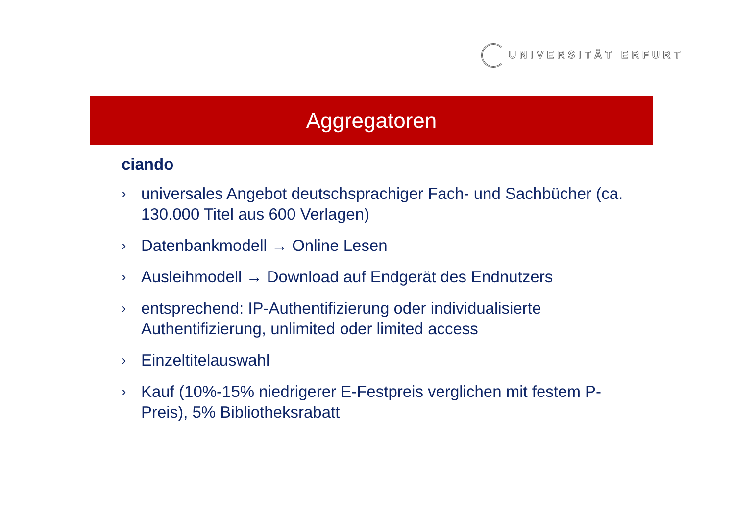UNIVERSITÄT ERFURT
Aggregatoren
ciando
› universales Angebot deutschsprachiger Fach- und Sachbücher (ca. 130.000 Titel aus 600 Verlagen)
› Datenbankmodell → Online Lesen
› Ausleihmodell → Download auf Endgerät des Endnutzers
› entsprechend: IP-Authentifizierung oder individualisierte Authentifizierung, unlimited oder limited access
› Einzeltitelauswahl
› Kauf (10%-15% niedrigerer E-Festpreis verglichen mit festem P-Preis), 5% Bibliotheksrabatt